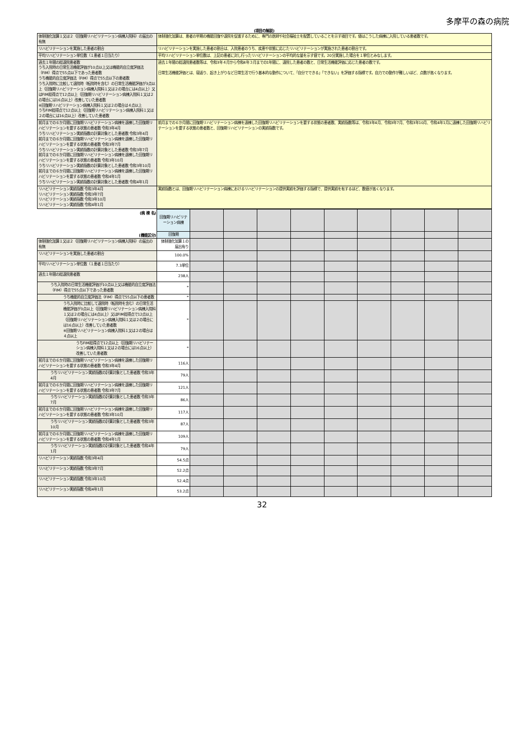多摩平の森の病院
(項目の解説)
| 体制強化加算１又は２（回復期リハビリテーション病棟入院料）の届出の有無 | 体制強化加算は、患者の早期の機能回復や退院を促進するために、専門の医師や社会福祉士を配置していることを示す項目です。値はこうした病棟に入院している患者数です。 |
| リハビリテーションを実施した患者の割合 | リハビリテーションを実施した患者の割合は、入院患者のうち、疾患や状態に応じたリハビリテーションが実施された患者の割合です。 |
| 平均リハビリテーション単位数（１患者１日当たり） | 平均リハビリテーション単位数は、上記の患者に対し行ったリハビリテーションの平均的な量を示す値です。20分実施した場合を１単位とみなします。 |
| 過去１年間の総退院患者数 うち入院時の日常生活機能評価が10点以上又は機能的自立度評価法（FIM）得点で55点以下であった患者数 うち機能的自立度評価法（FIM）得点で55点以下の患者数 うち入院時に比較して退院時（転院時を含む）の日常生活機能評価が3点以上（回復期リハビリテーション病棟入院料１又は２の場合には4点以上）又はFIM総得点で12点以上（回復期リハビリテーション病棟入院料１又は２の場合には16点以上）改善していた患者数 ※回復期リハビリテーション病棟入院料１又は２の場合は４点以上 うちFIM総得点で12点以上（回復期リハビリテーション病棟入院料１又は２の場合には16点以上）改善していた患者数 | 過去１年間の総退院患者数等は、令和3年４月から令和4年３月までの1年間に、退院した患者の数と、日常生活機能評価に応じた患者の数です。 日常生活機能評価とは、寝返り、起き上がりなど日常生活で行う基本的な動作について、「自分でできる」「できない」を評価する指標です。自力での動作が難しいほど、点数が高くなります。 |
| 前月までの６か月間に回復期リハビリテーション病棟を退棟した回復期リハビリテーションを要する状態の患者数 令和3年4月 うちリハビリテーション実績指数の計算対象とした患者数 令和3年4月 前月までの６か月間に回復期リハビリテーション病棟を退棟した回復期リハビリテーションを要する状態の患者数 令和3年7月 うちリハビリテーション実績指数の計算対象とした患者数 令和3年7月 前月までの６か月間に回復期リハビリテーション病棟を退棟した回復期リハビリテーションを要する状態の患者数 令和3年10月 うちリハビリテーション実績指数の計算対象とした患者数 令和3年10月 前月までの６か月間に回復期リハビリテーション病棟を退棟した回復期リハビリテーションを要する状態の患者数 令和4年1月 うちリハビリテーション実績指数の計算対象とした患者数 令和4年1月 | 前月までの６か月間に回復期リハビリテーション病棟を退棟した回復期リハビリテーションを要する状態の患者数、実績指数等は、令和3年4月、令和3年7月、令和3年10月、令和4年1月に退棟した回復期リハビリテーションを要する状態の患者数と、回復期リハビリテーションの実績指数です。 |
| リハビリテーション実績指数 令和3年4月 リハビリテーション実績指数 令和3年7月 リハビリテーション実績指数 令和3年10月 リハビリテーション実績指数 令和4年1月 | 実績指数とは、回復期リハビリテーション病棟におけるリハビリテーションの提供実績を評価する指標で、提供実績を有するほど、数値が高くなります。 |
| (病 棟 名) | 回復期リハビリテーション病棟 | | | | | | | | | |
| (機能区分) | 回復期 | | | | | | | | | |
| 体制強化加算１又は２（回復期リハビリテーション病棟入院料）の届出の有無 | 体制強化加算１の届出有り | | | | | | | | | |
| リハビリテーションを実施した患者の割合 | 100.0% | | | | | | | | | |
| 平均リハビリテーション単位数（１患者１日当たり） | 7.3単位 | | | | | | | | | |
| 過去１年間の総退院患者数 | 238人 | | | | | | | | | |
| うち入院時の日常生活機能評価が10点以上又は機能的自立度評価法（FIM）得点で55点以下であった患者数 | * | | | | | | | | | |
| うち機能的自立度評価法（FIM）得点で55点以下の患者数 | * | | | | | | | | | |
| うち入院時に比較して退院時（転院時を含む）の日常生活機能評価が3点以上（回復期リハビリテーション病棟入院料１又は２の場合には4点以上）又はFIM総得点で12点以上（回復期リハビリテーション病棟入院料１又は２の場合には16点以上）改善していた患者数 ※回復期リハビリテーション病棟入院料１又は２の場合は４点以上 | * | | | | | | | | | |
| うちFIM総得点で12点以上（回復期リハビリテーション病棟入院料１又は２の場合には16点以上）改善していた患者数 | * | | | | | | | | | |
| 前月までの６か月間に回復期リハビリテーション病棟を退棟した回復期リハビリテーションを要する状態の患者数 令和3年4月 | 116人 | | | | | | | | | |
| うちリハビリテーション実績指数の計算対象とした患者数 令和3年4月 | 79人 | | | | | | | | | |
| 前月までの６か月間に回復期リハビリテーション病棟を退棟した回復期リハビリテーションを要する状態の患者数 令和3年7月 | 121人 | | | | | | | | | |
| うちリハビリテーション実績指数の計算対象とした患者数 令和3年7月 | 86人 | | | | | | | | | |
| 前月までの６か月間に回復期リハビリテーション病棟を退棟した回復期リハビリテーションを要する状態の患者数 令和3年10月 | 117人 | | | | | | | | | |
| うちリハビリテーション実績指数の計算対象とした患者数 令和3年10月 | 87人 | | | | | | | | | |
| 前月までの６か月間に回復期リハビリテーション病棟を退棟した回復期リハビリテーションを要する状態の患者数 令和4年1月 | 109人 | | | | | | | | | |
| うちリハビリテーション実績指数の計算対象とした患者数 令和4年1月 | 79人 | | | | | | | | | |
| リハビリテーション実績指数 令和3年4月 | 54.5点 | | | | | | | | | |
| リハビリテーション実績指数 令和3年7月 | 52.2点 | | | | | | | | | |
| リハビリテーション実績指数 令和3年10月 | 52.4点 | | | | | | | | | |
| リハビリテーション実績指数 令和4年1月 | 53.2点 | | | | | | | | | |
32